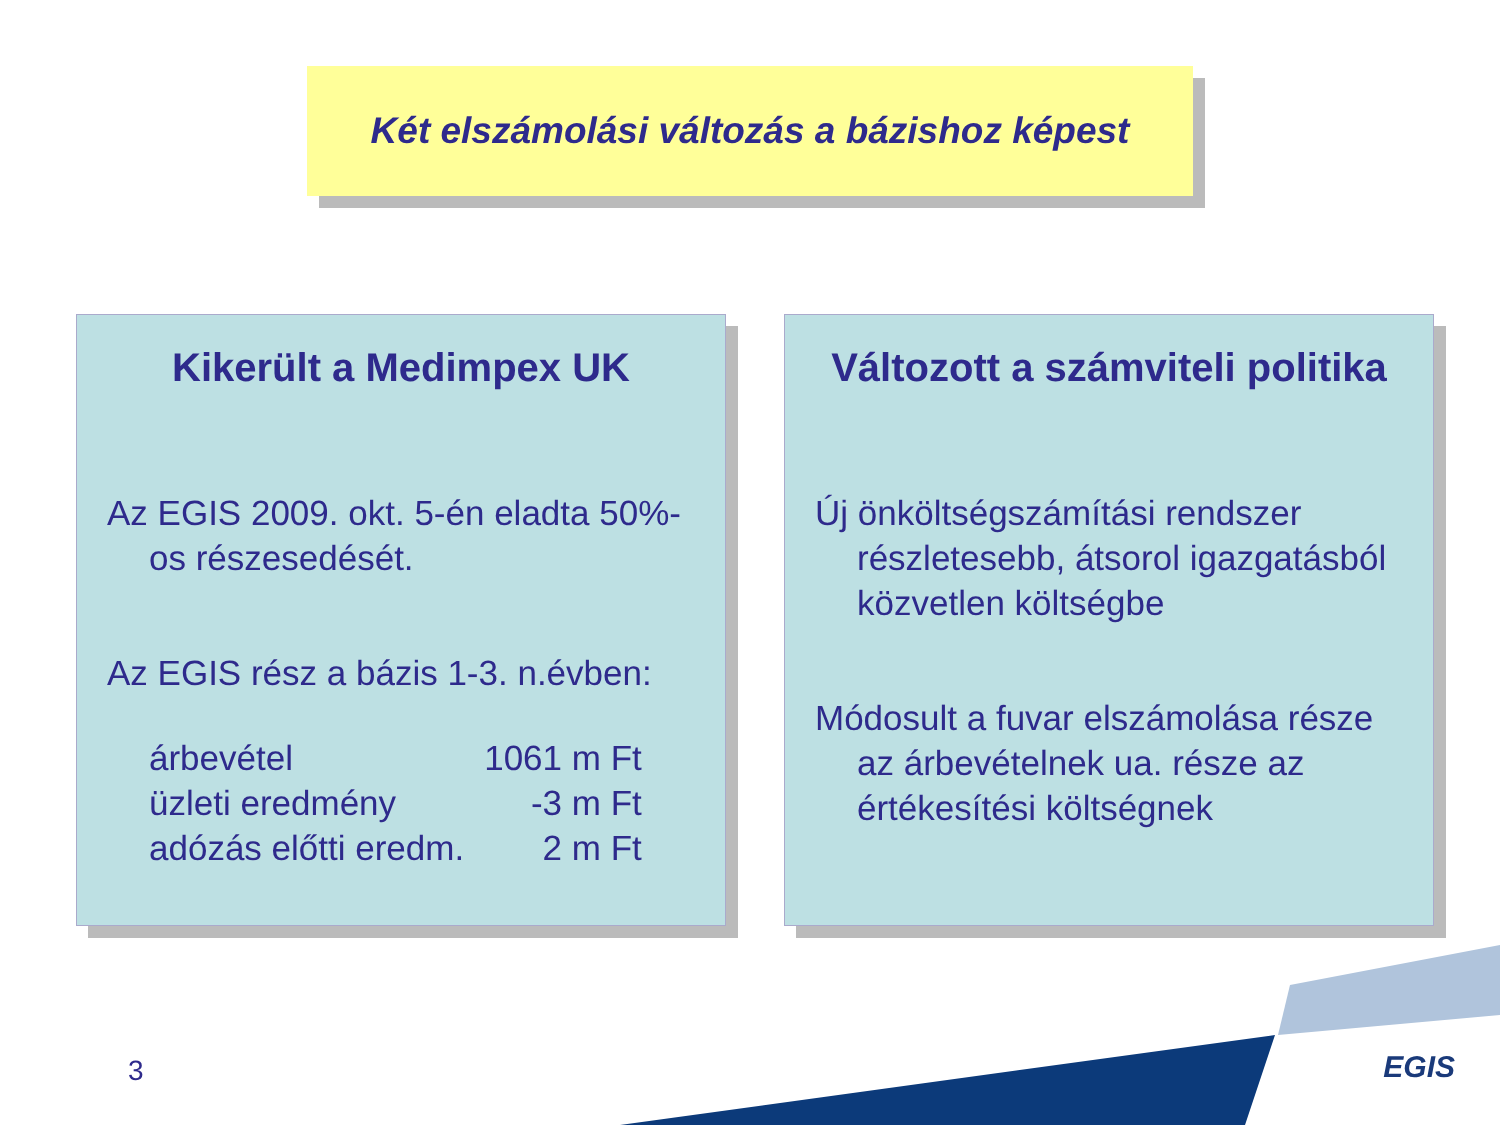Két elszámolási változás a bázishoz képest
Kikerült a Medimpex UK
Az EGIS 2009. okt. 5-én eladta 50%-os részesedését.
Az EGIS rész a bázis 1-3. n.évben:
| árbevétel | 1061 m Ft |
| üzleti eredmény | -3 m Ft |
| adózás előtti eredm. | 2 m Ft |
Változott a számviteli politika
Új önköltségszámítási rendszer részletesebb, átsorol igazgatásból közvetlen költségbe
Módosult a fuvar elszámolása része az árbevételnek ua. része az értékesítési költségnek
3 EGIS